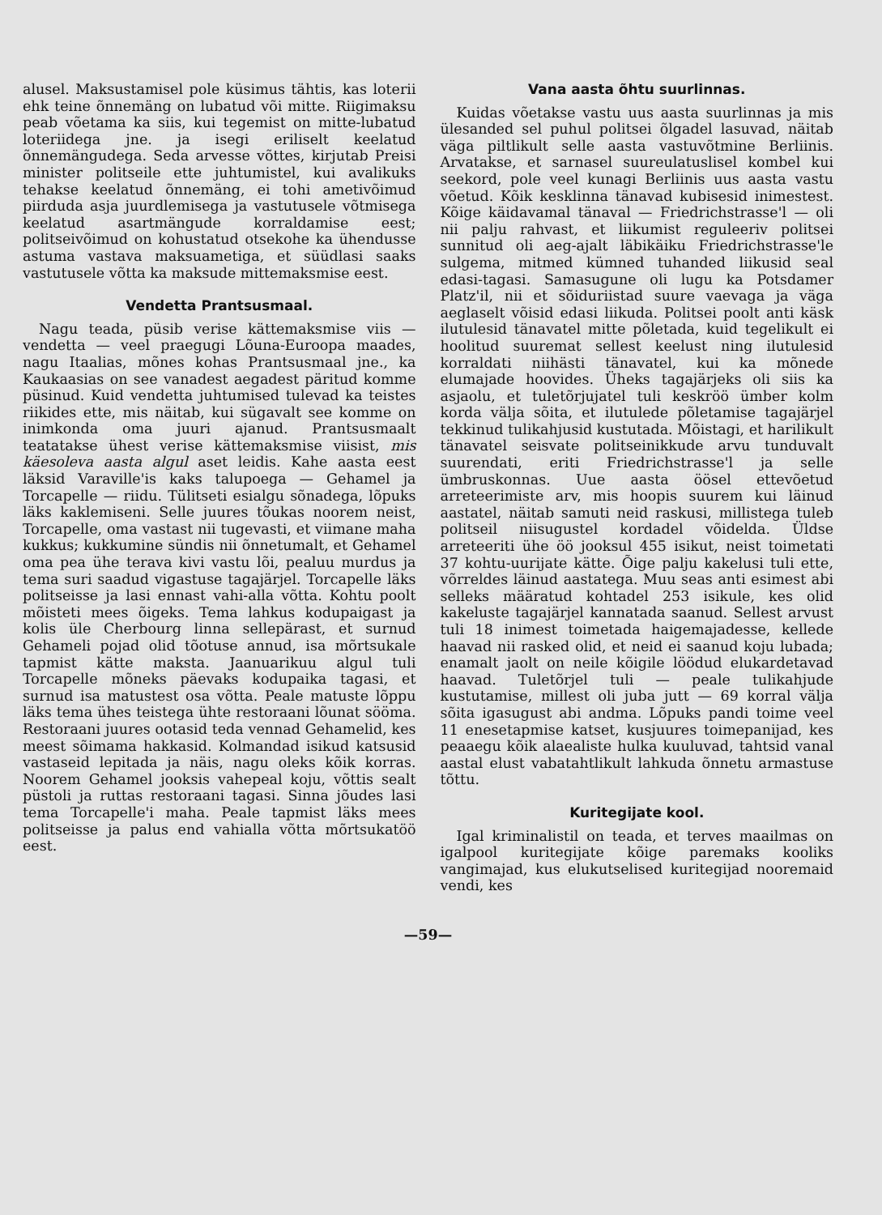alusel. Maksustamisel pole küsimus tähtis, kas loterii ehk teine õnnemäng on lubatud või mitte. Riigimaksu peab võetama ka siis, kui tegemist on mitte-lubatud loteriidega jne. ja isegi eriliselt keelatud õnnemängudega. Seda arvesse võttes, kirjutab Preisi minister politseile ette juhtumistel, kui avalikuks tehakse keelatud õnnemäng, ei tohi ametivõimud piirduda asja juurdlemisega ja vastutusele võtmisega keelatud asartmängude korraldamise eest; politseivõimud on kohustatud otsekohe ka ühendusse astuma vastava maksuametiga, et süüdlasi saaks vastutusele võtta ka maksude mittemaksmise eest.
Vendetta Prantsusmaal.
Nagu teada, püsib verise kättemaksmise viis — vendetta — veel praegugi Lõuna-Euroopa maades, nagu Itaalias, mõnes kohas Prantsusmaal jne., ka Kaukaasias on see vanadest aegadest päritud komme püsinud. Kuid vendetta juhtumised tulevad ka teistes riikides ette, mis näitab, kui sügavalt see komme on inimkonda oma juuri ajanud. Prantsusmaalt teatatakse ühest verise kättemaksmise viisist, mis käesoleva aasta algul aset leidis. Kahe aasta eest läksid Varaville'is kaks talupoega — Gehamel ja Torcapelle — riidu. Tülitseti esialgu sõnadega, lõpuks läks kaklemiseni. Selle juures tõukas noorem neist, Torcapelle, oma vastast nii tugevasti, et viimane maha kukkus; kukkumine sündis nii õnnetumalt, et Gehamel oma pea ühe terava kivi vastu lõi, pealuu murdus ja tema suri saadud vigastuse tagajärjel. Torcapelle läks politseisse ja lasi ennast vahi-alla võtta. Kohtu poolt mõisteti mees õigeks. Tema lahkus kodupaigast ja kolis üle Cherbourg linna sellepärast, et surnud Gehameli pojad olid tõotuse annud, isa mõrtsukale tapmist kätte maksta. Jaanuarikuu algul tuli Torcapelle mõneks päevaks kodupaika tagasi, et surnud isa matustest osa võtta. Peale matuste lõppu läks tema ühes teistega ühte restoraani lõunat sööma. Restoraani juures ootasid teda vennad Gehamelid, kes meest sõimama hakkasid. Kolmandad isikud katsusid vastaseid lepitada ja näis, nagu oleks kõik korras. Noorem Gehamel jooksis vahepeal koju, võttis sealt püstoli ja ruttas restoraani tagasi. Sinna jõudes lasi tema Torcapelle'i maha. Peale tapmist läks mees politseisse ja palus end vahialla võtta mõrtsukatöö eest.
Vana aasta õhtu suurlinnas.
Kuidas võetakse vastu uus aasta suurlinnas ja mis ülesanded sel puhul politsei õlgadel lasuvad, näitab väga piltlikult selle aasta vastuvõtmine Berliinis. Arvatakse, et sarnasel suureulatuslisel kombel kui seekord, pole veel kunagi Berliinis uus aasta vastu võetud. Kõik kesklinna tänavad kubisesid inimestest. Kõige käidavamal tänaval — Friedrichstrasse'l — oli nii palju rahvast, et liikumist reguleeriv politsei sunnitud oli aeg-ajalt läbikäiku Friedrichstrasse'le sulgema, mitmed kümned tuhanded liikusid seal edasi-tagasi. Samasugune oli lugu ka Potsdamer Platz'il, nii et sõiduriistad suure vaevaga ja väga aeglaselt võisid edasi liikuda. Politsei poolt anti käsk ilutulesid tänavatel mitte põletada, kuid tegelikult ei hoolitud suuremat sellest keelust ning ilutulesid korraldati niihästi tänavatel, kui ka mõnede elumajade hoovides. Üheks tagajärjeks oli siis ka asjaolu, et tuletõrjujatel tuli keskröö ümber kolm korda välja sõita, et ilutulede põletamise tagajärjel tekkinud tulikahjusid kustutada. Mõistagi, et harilikult tänavatel seisvate politseinikkude arvu tunduvalt suurendati, eriti Friedrichstrasse'l ja selle ümbruskonnas. Uue aasta öösel ettevõetud arreteerimiste arv, mis hoopis suurem kui läinud aastatel, näitab samuti neid raskusi, millistega tuleb politseil niisugustel kordadel võidelda. Üldse arreteeriti ühe öö jooksul 455 isikut, neist toimetati 37 kohtu-uurijate kätte. Õige palju kakelusi tuli ette, võrreldes läinud aastatega. Muu seas anti esimest abi selleks määratud kohtadel 253 isikule, kes olid kakeluste tagajärjel kannatada saanud. Sellest arvust tuli 18 inimest toimetada haigemajadesse, kellede haavad nii rasked olid, et neid ei saanud koju lubada; enamalt jaolt on neile kõigile löödud elukardetavad haavad. Tuletõrjel tuli — peale tulikahjude kustutamise, millest oli juba jutt — 69 korral välja sõita igasugust abi andma. Lõpuks pandi toime veel 11 enesetapmise katset, kusjuures toimepanijad, kes peaaegu kõik alaealiste hulka kuuluvad, tahtsid vanal aastal elust vabatahtlikult lahkuda õnnetu armastuse tõttu.
Kuritegijate kool.
Igal kriminalistil on teada, et terves maailmas on igalpool kuritegijate kõige paremaks kooliks vangimajad, kus elukutselised kuritegijad nooremaid vendi, kes
—59—